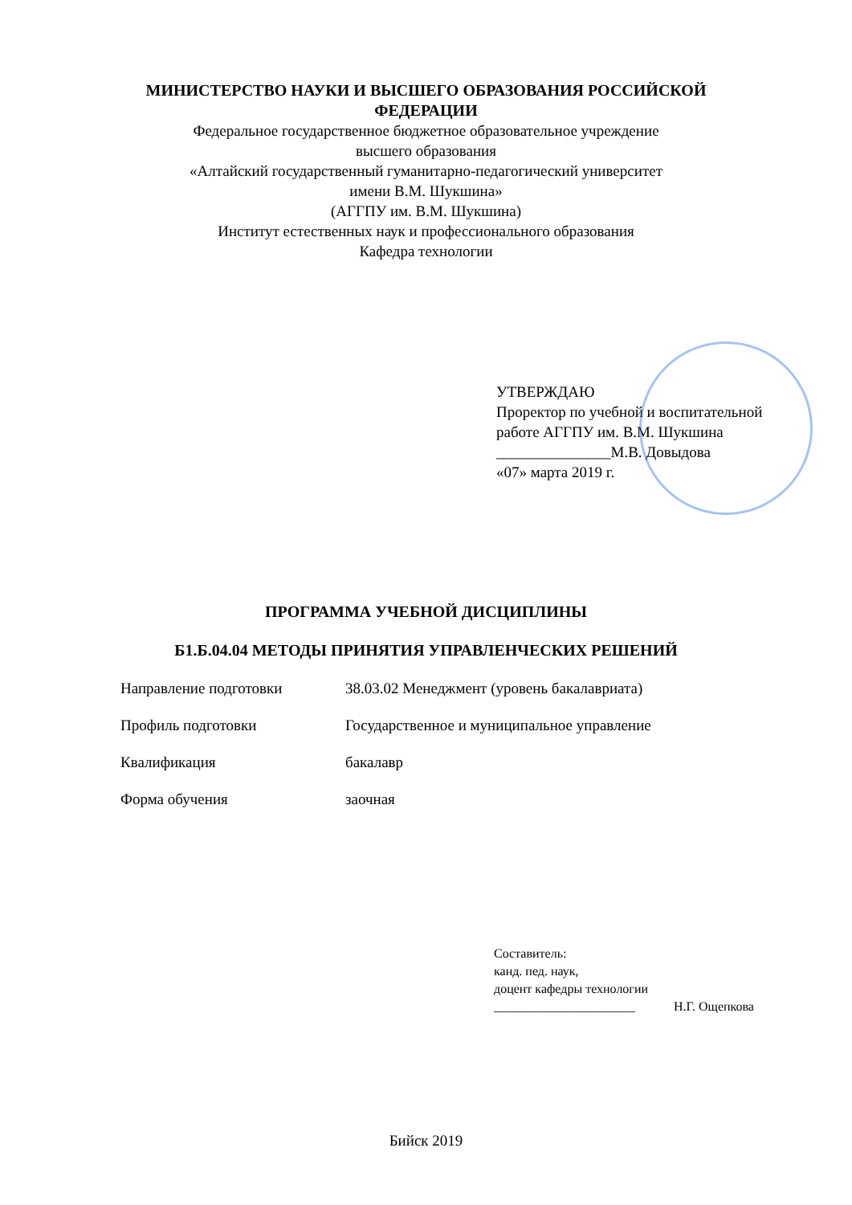МИНИСТЕРСТВО НАУКИ И ВЫСШЕГО ОБРАЗОВАНИЯ РОССИЙСКОЙ
ФЕДЕРАЦИИ
Федеральное государственное бюджетное образовательное учреждение
высшего образования
«Алтайский государственный гуманитарно-педагогический университет
имени В.М. Шукшина»
(АГГПУ им. В.М. Шукшина)
Институт естественных наук и профессионального образования
Кафедра технологии
УТВЕРЖДАЮ
Проректор по учебной и воспитательной
работе АГГПУ им. В.М. Шукшина
_______________М.В. Довыдова
«07» марта 2019 г.
ПРОГРАММА УЧЕБНОЙ ДИСЦИПЛИНЫ
Б1.Б.04.04 МЕТОДЫ ПРИНЯТИЯ УПРАВЛЕНЧЕСКИХ РЕШЕНИЙ
Направление подготовки 38.03.02 Менеджмент (уровень бакалавриата)
Профиль подготовки Государственное и муниципальное управление
Квалификация бакалавр
Форма обучения заочная
Составитель:
канд. пед. наук,
доцент кафедры технологии
______________________ Н.Г. Ощепкова
Бийск 2019